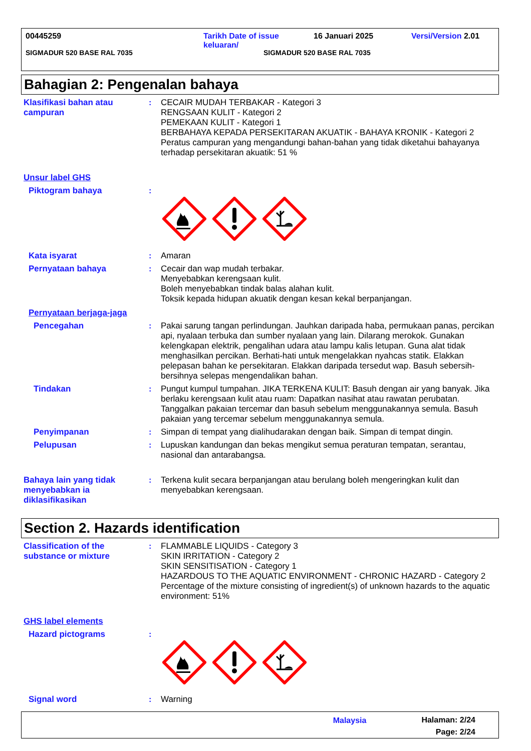00445259 Tarikh Date of issue
keluaran/ 16 Januari 2025 Versi/Version 2.01
SIGMADUR 520 BASE RAL 7035 SIGMADUR 520 BASE RAL 7035
Bahagian 2: Pengenalan bahaya
Klasifikasi bahan atau campuran
: CECAIR MUDAH TERBAKAR - Kategori 3
RENGSAAN KULIT - Kategori 2
PEMEKAAN KULIT - Kategori 1
BERBAHAYA KEPADA PERSEKITARAN AKUATIK - BAHAYA KRONIK - Kategori 2
Peratus campuran yang mengandungi bahan-bahan yang tidak diketahui bahayanya terhadap persekitaran akuatik: 51 %
Unsur label GHS
Piktogram bahaya :
Kata isyarat : Amaran
Pernyataan bahaya : Cecair dan wap mudah terbakar.
Menyebabkan kerengsaan kulit.
Boleh menyebabkan tindak balas alahan kulit.
Toksik kepada hidupan akuatik dengan kesan kekal berpanjangan.
Pernyataan berjaga-jaga
Pencegahan : Pakai sarung tangan perlindungan. Jauhkan daripada haba, permukaan panas, percikan api, nyalaan terbuka dan sumber nyalaan yang lain. Dilarang merokok. Gunakan kelengkapan elektrik, pengalihan udara atau lampu kalis letupan. Guna alat tidak menghasilkan percikan. Berhati-hati untuk mengelakkan nyahcas statik. Elakkan pelepasan bahan ke persekitaran. Elakkan daripada tersedut wap. Basuh sebersih-bersihnya selepas mengendalikan bahan.
Tindakan : Pungut kumpul tumpahan. JIKA TERKENA KULIT: Basuh dengan air yang banyak. Jika berlaku kerengsaan kulit atau ruam: Dapatkan nasihat atau rawatan perubatan. Tanggalkan pakaian tercemar dan basuh sebelum menggunakannya semula. Basuh pakaian yang tercemar sebelum menggunakannya semula.
Penyimpanan : Simpan di tempat yang dialihudarakan dengan baik. Simpan di tempat dingin.
Pelupusan : Lupuskan kandungan dan bekas mengikut semua peraturan tempatan, serantau, nasional dan antarabangsa.
Bahaya lain yang tidak menyebabkan ia diklasifikasikan
: Terkena kulit secara berpanjangan atau berulang boleh mengeringkan kulit dan menyebabkan kerengsaan.
Section 2. Hazards identification
Classification of the substance or mixture
: FLAMMABLE LIQUIDS - Category 3
SKIN IRRITATION - Category 2
SKIN SENSITISATION - Category 1
HAZARDOUS TO THE AQUATIC ENVIRONMENT - CHRONIC HAZARD - Category 2
Percentage of the mixture consisting of ingredient(s) of unknown hazards to the aquatic environment: 51%
GHS label elements
Hazard pictograms :
Signal word : Warning
Malaysia Halaman: 2/24
Page: 2/24